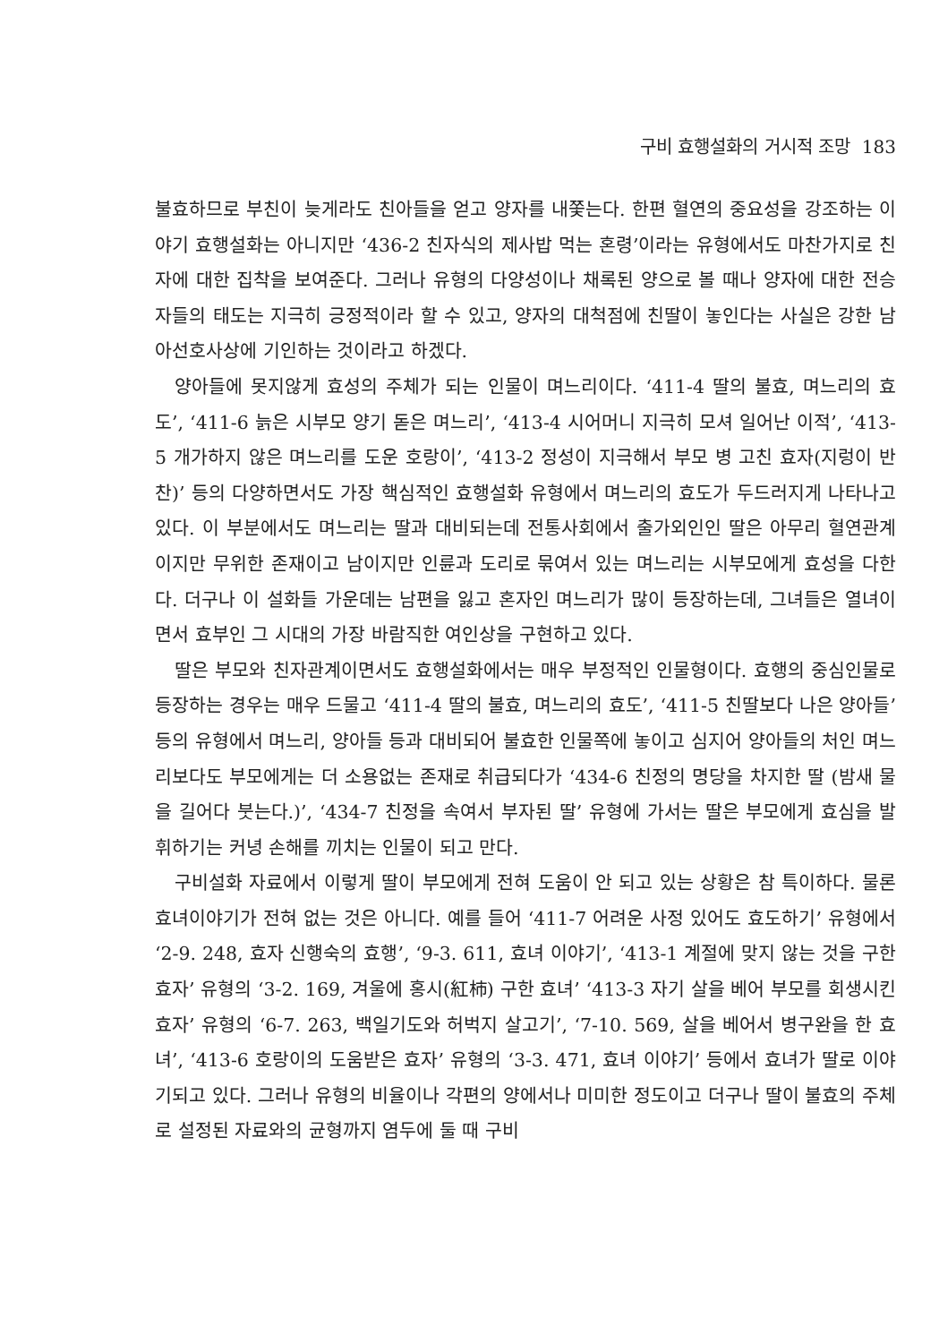구비 효행설화의 거시적 조망 183
불효하므로 부친이 늦게라도 친아들을 얻고 양자를 내쫓는다. 한편 혈연의 중요성을 강조하는 이야기 효행설화는 아니지만 ‘436-2 친자식의 제사밥 먹는 혼령’이라는 유형에서도 마찬가지로 친자에 대한 집착을 보여준다. 그러나 유형의 다양성이나 채록된 양으로 볼 때나 양자에 대한 전승자들의 태도는 지극히 긍정적이라 할 수 있고, 양자의 대척점에 친딸이 놓인다는 사실은 강한 남아선호사상에 기인하는 것이라고 하겠다.
양아들에 못지않게 효성의 주체가 되는 인물이 며느리이다. ‘411-4 딸의 불효, 며느리의 효도’, ‘411-6 늙은 시부모 양기 돋은 며느리’, ‘413-4 시어머니 지극히 모셔 일어난 이적’, ‘413-5 개가하지 않은 며느리를 도운 호랑이’, ‘413-2 정성이 지극해서 부모 병 고친 효자(지렁이 반찬)’ 등의 다양하면서도 가장 핵심적인 효행설화 유형에서 며느리의 효도가 두드러지게 나타나고 있다. 이 부분에서도 며느리는 딸과 대비되는데 전통사회에서 출가외인인 딸은 아무리 혈연관계이지만 무위한 존재이고 남이지만 인륜과 도리로 묶여서 있는 며느리는 시부모에게 효성을 다한다. 더구나 이 설화들 가운데는 남편을 잃고 혼자인 며느리가 많이 등장하는데, 그녀들은 열녀이면서 효부인 그 시대의 가장 바람직한 여인상을 구현하고 있다.
딸은 부모와 친자관계이면서도 효행설화에서는 매우 부정적인 인물형이다. 효행의 중심인물로 등장하는 경우는 매우 드물고 ‘411-4 딸의 불효, 며느리의 효도’, ‘411-5 친딸보다 나은 양아들’ 등의 유형에서 며느리, 양아들 등과 대비되어 불효한 인물쪽에 놓이고 심지어 양아들의 처인 며느리보다도 부모에게는 더 소용없는 존재로 취급되다가 ‘434-6 친정의 명당을 차지한 딸 (밤새 물을 길어다 붓는다.)’, ‘434-7 친정을 속여서 부자된 딸’ 유형에 가서는 딸은 부모에게 효심을 발휘하기는 커녕 손해를 끼치는 인물이 되고 만다.
구비설화 자료에서 이렇게 딸이 부모에게 전혀 도움이 안 되고 있는 상황은 참 특이하다. 물론 효녀이야기가 전혀 없는 것은 아니다. 예를 들어 ‘411-7 어려운 사정 있어도 효도하기’ 유형에서 ‘2-9. 248, 효자 신행숙의 효행’, ‘9-3. 611, 효녀 이야기’, ‘413-1 계절에 맞지 않는 것을 구한 효자’ 유형의 ‘3-2. 169, 겨울에 홍시(紅柿) 구한 효녀’ ‘413-3 자기 살을 베어 부모를 회생시킨 효자’ 유형의 ‘6-7. 263, 백일기도와 허벅지 살고기’, ‘7-10. 569, 살을 베어서 병구완을 한 효녀’, ‘413-6 호랑이의 도움받은 효자’ 유형의 ‘3-3. 471, 효녀 이야기’ 등에서 효녀가 딸로 이야기되고 있다. 그러나 유형의 비율이나 각편의 양에서나 미미한 정도이고 더구나 딸이 불효의 주체로 설정된 자료와의 균형까지 염두에 둘 때 구비